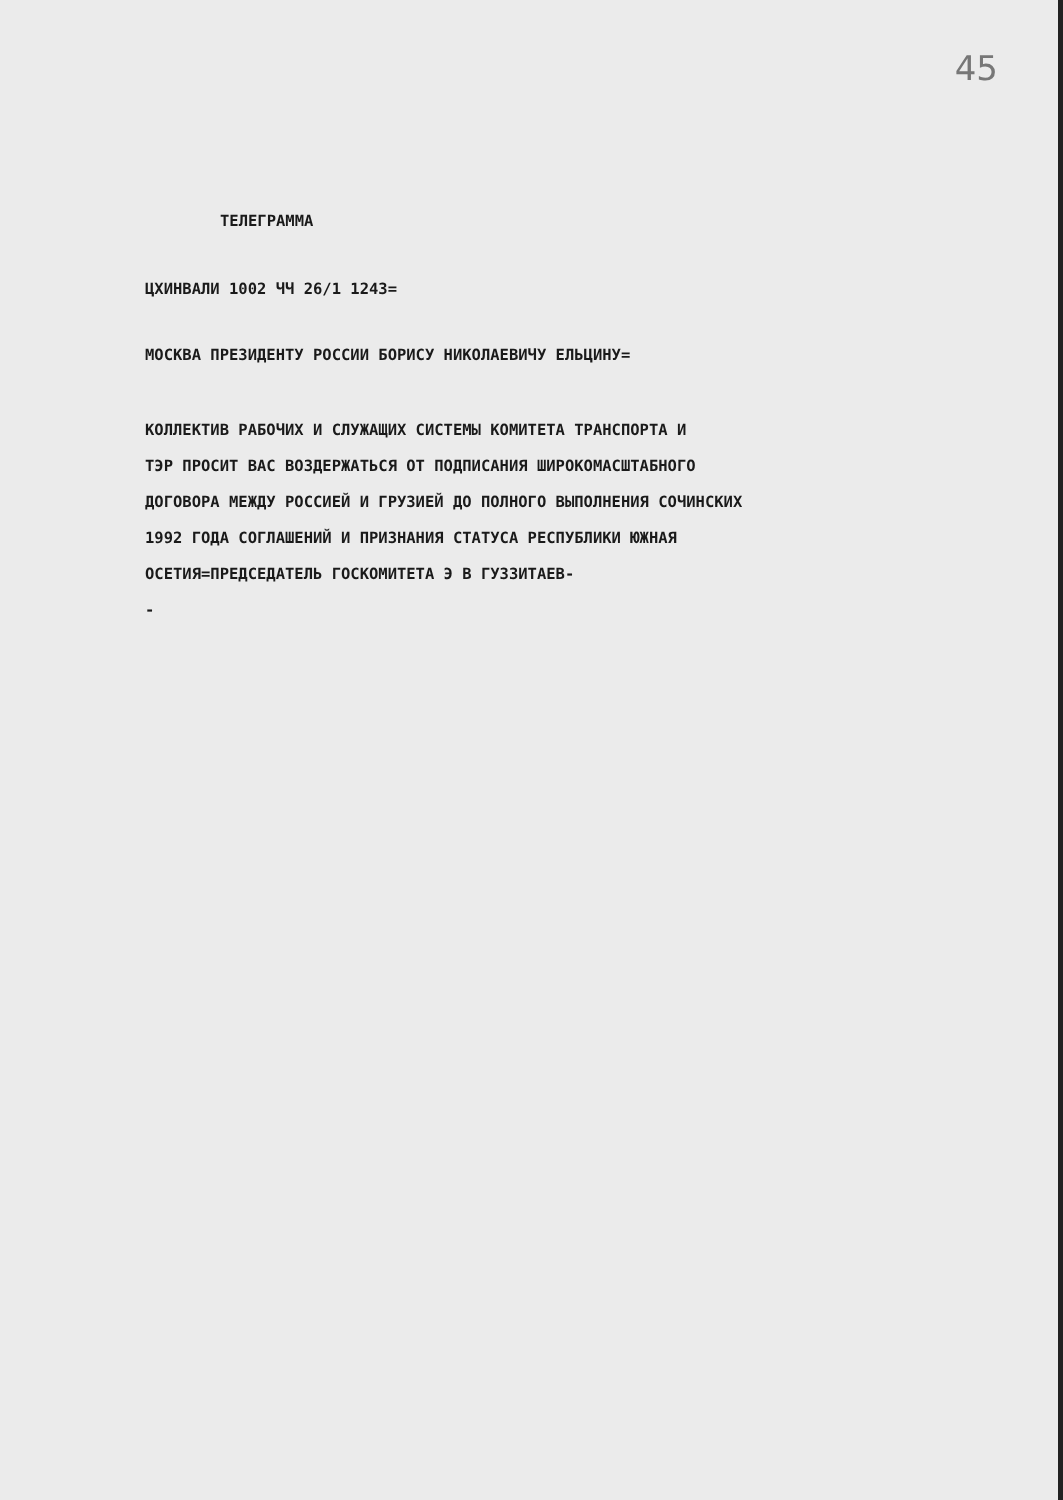45
ТЕЛЕГРАММА
ЦХИНВАЛИ 1002 ЧЧ 26/1 1243=
МОСКВА ПРЕЗИДЕНТУ РОССИИ БОРИСУ НИКОЛАЕВИЧУ ЕЛЬЦИНУ=
КОЛЛЕКТИВ РАБОЧИХ И СЛУЖАЩИХ СИСТЕМЫ КОМИТЕТА ТРАНСПОРТА И
ТЭР ПРОСИТ ВАС ВОЗДЕРЖАТЬСЯ ОТ ПОДПИСАНИЯ ШИРОКОМАСШТАБНОГО
ДОГОВОРА МЕЖДУ РОССИЕЙ И ГРУЗИЕЙ ДО ПОЛНОГО ВЫПОЛНЕНИЯ СОЧИНСКИХ
1992 ГОДА СОГЛАШЕНИЙ И ПРИЗНАНИЯ СТАТУСА РЕСПУБЛИКИ ЮЖНАЯ
ОСЕТИЯ=ПРЕДСЕДАТЕЛЬ ГОСКОМИТЕТА Э В ГУЗЗИТАЕВ-
-